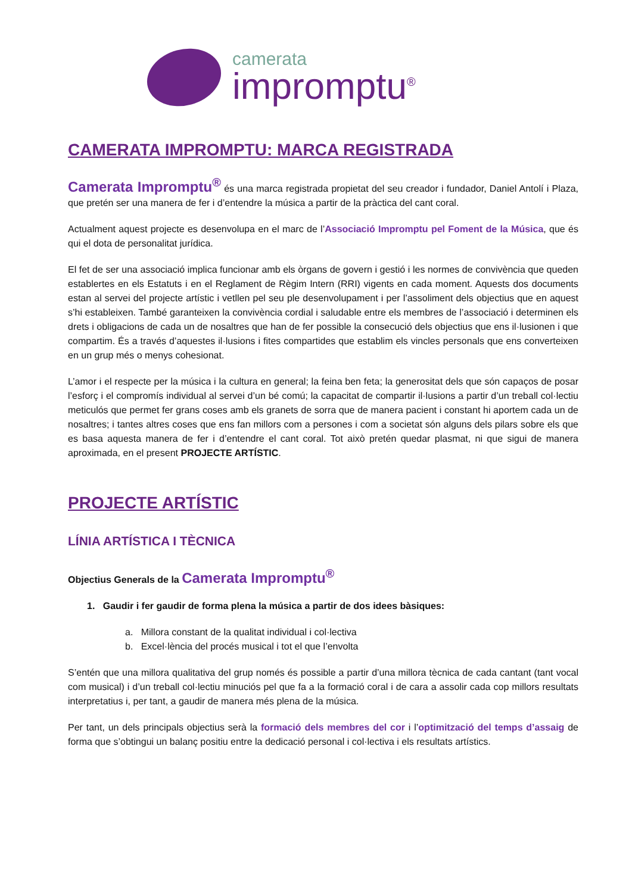camerata
impromptu<sup>®</sup>
CAMERATA IMPROMPTU: MARCA REGISTRADA
Camerata Impromptu<sup>®</sup> és una marca registrada propietat del seu creador i fundador, Daniel Antolí i Plaza, que pretén ser una manera de fer i d’entendre la música a partir de la pràctica del cant coral.
Actualment aquest projecte es desenvolupa en el marc de l’Associació Impromptu pel Foment de la Música, que és qui el dota de personalitat jurídica.
El fet de ser una associació implica funcionar amb els òrgans de govern i gestió i les normes de convivència que queden establertes en els Estatuts i en el Reglament de Règim Intern (RRI) vigents en cada moment. Aquests dos documents estan al servei del projecte artístic i vetllen pel seu ple desenvolupament i per l’assoliment dels objectius que en aquest s’hi estableixen. També garanteixen la convivència cordial i saludable entre els membres de l’associació i determinen els drets i obligacions de cada un de nosaltres que han de fer possible la consecució dels objectius que ens il·lusionen i que compartim. És a través d’aquestes il·lusions i fites compartides que establim els vincles personals que ens converteixen en un grup més o menys cohesionat.
L’amor i el respecte per la música i la cultura en general; la feina ben feta; la generositat dels que són capaços de posar l’esforç i el compromís individual al servei d’un bé comú; la capacitat de compartir il·lusions a partir d’un treball col·lectiu meticulós que permet fer grans coses amb els granets de sorra que de manera pacient i constant hi aportem cada un de nosaltres; i tantes altres coses que ens fan millors com a persones i com a societat són alguns dels pilars sobre els que es basa aquesta manera de fer i d’entendre el cant coral. Tot això pretén quedar plasmat, ni que sigui de manera aproximada, en el present PROJECTE ARTÍSTIC.
PROJECTE ARTÍSTIC
LÍNIA ARTÍSTICA I TÈCNICA
Objectius Generals de la Camerata Impromptu<sup>®</sup>
1. Gaudir i fer gaudir de forma plena la música a partir de dos idees bàsiques:
a. Millora constant de la qualitat individual i col·lectiva
b. Excel·lència del procés musical i tot el que l’envolta
S’entén que una millora qualitativa del grup només és possible a partir d’una millora tècnica de cada cantant (tant vocal com musical) i d’un treball col·lectiu minuciós pel que fa a la formació coral i de cara a assolir cada cop millors resultats interpretatius i, per tant, a gaudir de manera més plena de la música.
Per tant, un dels principals objectius serà la formació dels membres del cor i l’optimització del temps d’assaig de forma que s’obtingui un balanç positiu entre la dedicació personal i col·lectiva i els resultats artístics.